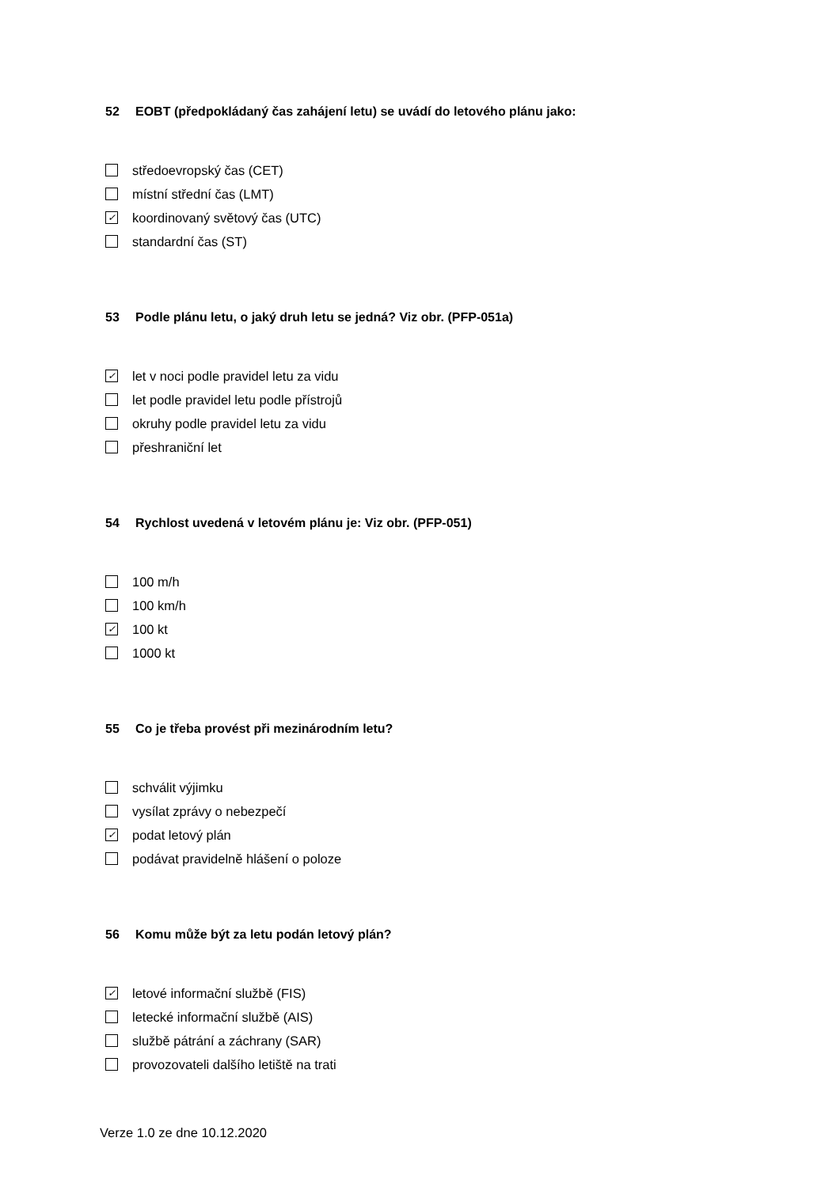52 EOBT (předpokládaný čas zahájení letu) se uvádí do letového plánu jako:
středoevropský čas (CET)
místní střední čas (LMT)
✓ koordinovaný světový čas (UTC)
standardní čas (ST)
53 Podle plánu letu, o jaký druh letu se jedná? Viz obr. (PFP-051a)
✓ let v noci podle pravidel letu za vidu
let podle pravidel letu podle přístrojů
okruhy podle pravidel letu za vidu
přeshraniční let
54 Rychlost uvedená v letovém plánu je: Viz obr. (PFP-051)
100 m/h
100 km/h
✓ 100 kt
1000 kt
55 Co je třeba provést při mezinárodním letu?
schválit výjimku
vysílat zprávy o nebezpečí
✓ podat letový plán
podávat pravidelně hlášení o poloze
56 Komu může být za letu podán letový plán?
✓ letové informační službě (FIS)
letecké informační službě (AIS)
službě pátrání a záchrany (SAR)
provozovateli dalšího letiště na trati
Verze 1.0 ze dne 10.12.2020